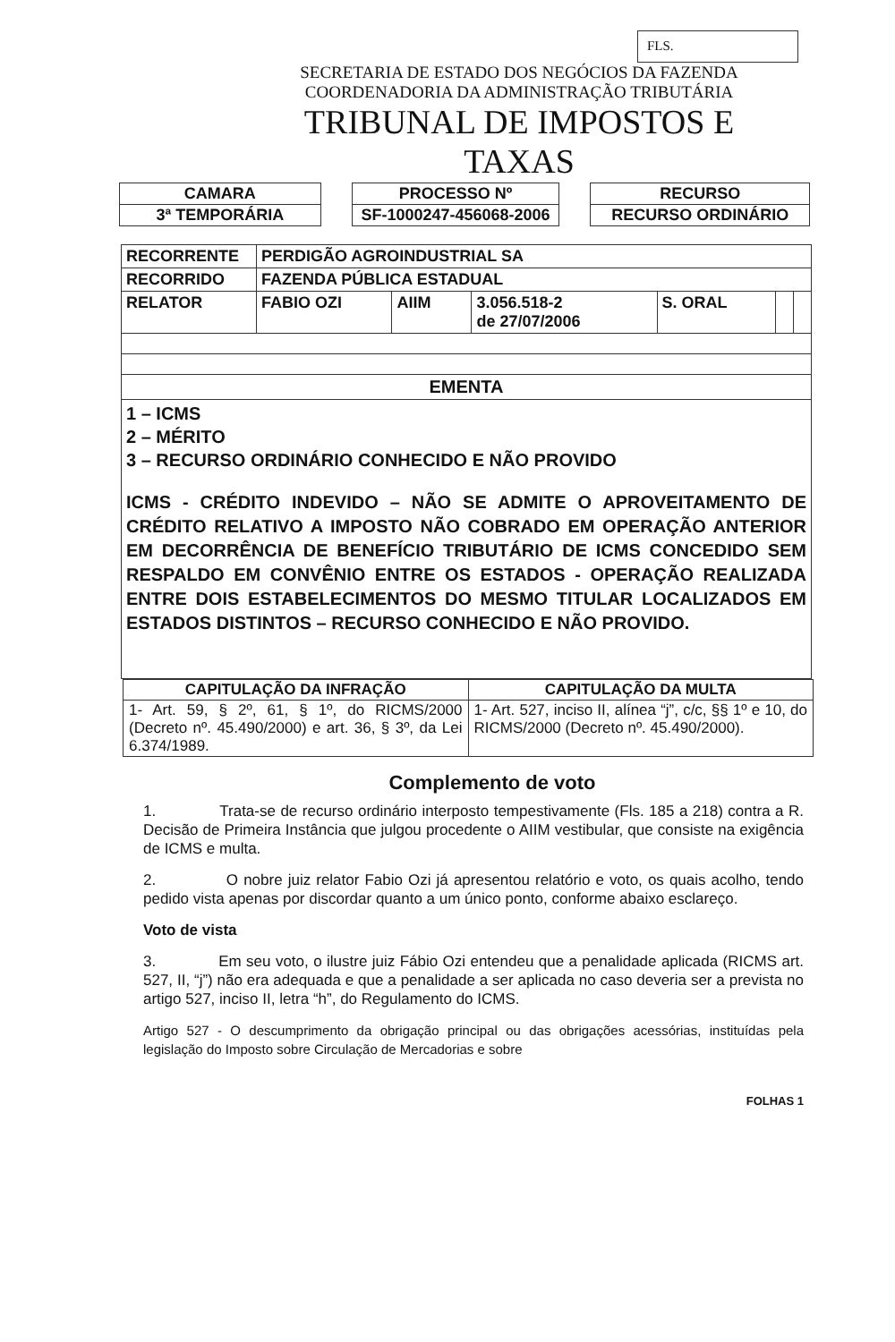FLS.
SECRETARIA DE ESTADO DOS NEGÓCIOS DA FAZENDA
COORDENADORIA DA ADMINISTRAÇÃO TRIBUTÁRIA
TRIBUNAL DE IMPOSTOS E TAXAS
| CAMARA |
| 3ª TEMPORÁRIA |
| PROCESSO Nº |
| SF-1000247-456068-2006 |
| RECURSO |
| RECURSO ORDINÁRIO |
| RECORRENTE | PERDIGÃO AGROINDUSTRIAL SA | | | | | |
| RECORRIDO | FAZENDA PÚBLICA ESTADUAL | | | | | |
| RELATOR | FABIO OZI | AIIM | 3.056.518-2 de 27/07/2006 | S. ORAL | | |
| EMENTA | | | | | | |
| 1 – ICMS 2 – MÉRITO 3 – RECURSO ORDINÁRIO CONHECIDO E NÃO PROVIDO ICMS - CRÉDITO INDEVIDO – NÃO SE ADMITE O APROVEITAMENTO DE CRÉDITO RELATIVO A IMPOSTO NÃO COBRADO EM OPERAÇÃO ANTERIOR EM DECORRÊNCIA DE BENEFÍCIO TRIBUTÁRIO DE ICMS CONCEDIDO SEM RESPALDO EM CONVÊNIO ENTRE OS ESTADOS - OPERAÇÃO REALIZADA ENTRE DOIS ESTABELECIMENTOS DO MESMO TITULAR LOCALIZADOS EM ESTADOS DISTINTOS – RECURSO CONHECIDO E NÃO PROVIDO. | | | | | | |
| CAPITULAÇÃO DA INFRAÇÃO | CAPITULAÇÃO DA MULTA |
| --- | --- |
| 1- Art. 59, § 2º, 61, § 1º, do RICMS/2000 (Decreto nº. 45.490/2000) e art. 36, § 3º, da Lei 6.374/1989. | 1- Art. 527, inciso II, alínea “j”, c/c, §§ 1º e 10, do RICMS/2000 (Decreto nº. 45.490/2000). |
Complemento de voto
1. Trata-se de recurso ordinário interposto tempestivamente (Fls. 185 a 218) contra a R. Decisão de Primeira Instância que julgou procedente o AIIM vestibular, que consiste na exigência de ICMS e multa.
2. O nobre juiz relator Fabio Ozi já apresentou relatório e voto, os quais acolho, tendo pedido vista apenas por discordar quanto a um único ponto, conforme abaixo esclareço.
Voto de vista
3. Em seu voto, o ilustre juiz Fábio Ozi entendeu que a penalidade aplicada (RICMS art. 527, II, “j”) não era adequada e que a penalidade a ser aplicada no caso deveria ser a prevista no artigo 527, inciso II, letra “h”, do Regulamento do ICMS.
Artigo 527 - O descumprimento da obrigação principal ou das obrigações acessórias, instituídas pela legislação do Imposto sobre Circulação de Mercadorias e sobre
FOLHAS 1